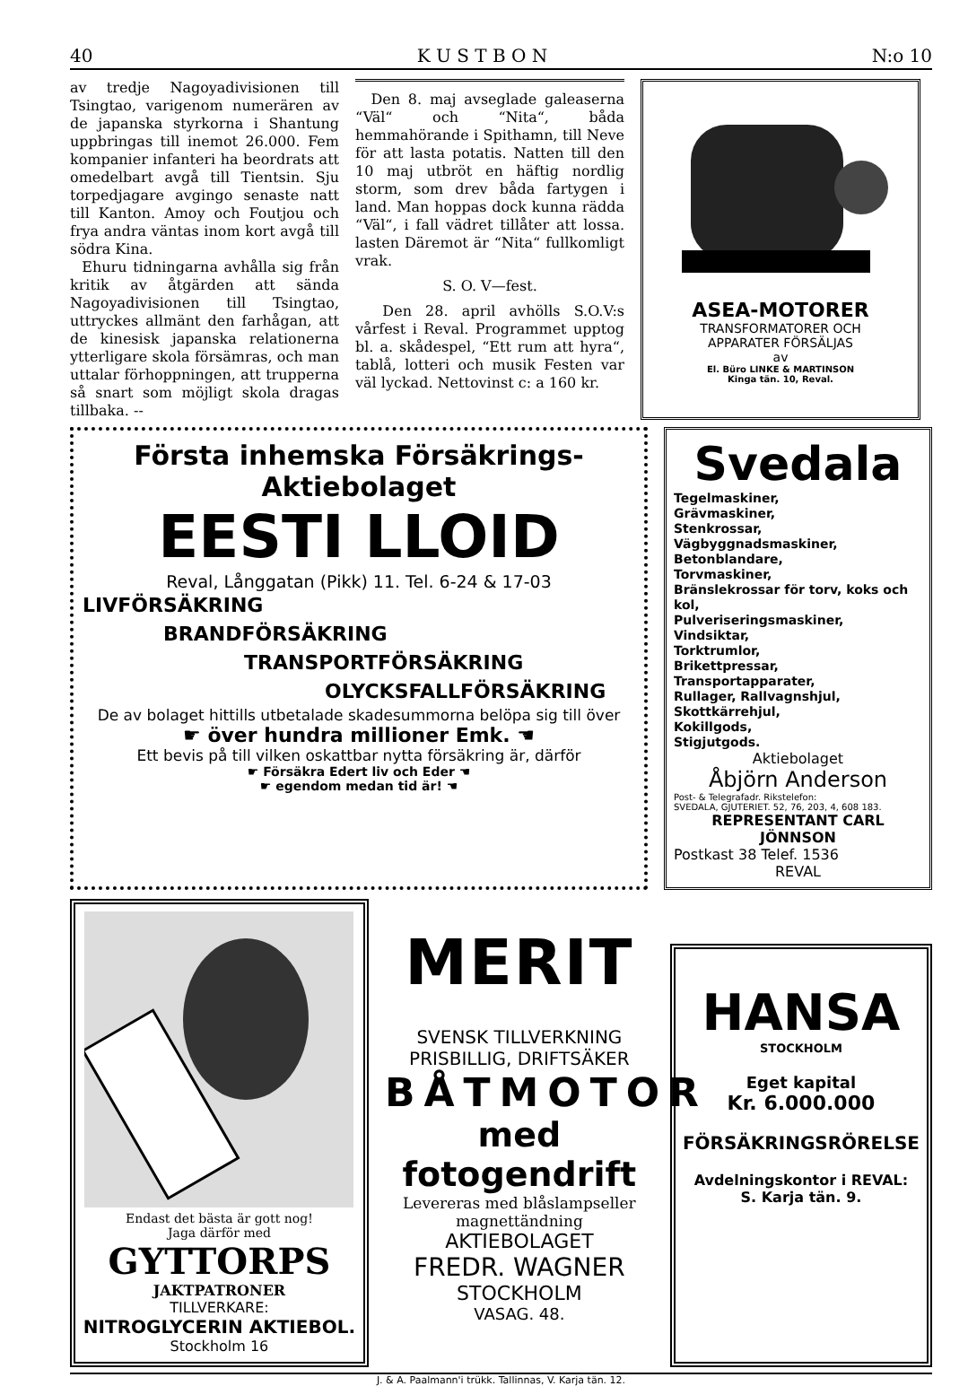40 K U S T B O N N:o 10
av tredje Nagoyadivisionen till Tsingtao, varigenom numerären av de japanska styrkorna i Shantung uppbringas till inemot 26.000. Fem kompanier infanteri ha beordrats att omedelbart avgå till Tientsin. Sju torpedjagare avgingo senaste natt till Kanton. Amoy och Foutjou och frya andra väntas inom kort avgå till södra Kina.
Ehuru tidningarna avhålla sig från kritik av åtgärden att sända Nagoyadivisionen till Tsingtao, uttryckes allmänt den farhågan, att de kinesisk japanska relationerna ytterligare skola försämras, och man uttalar förhoppningen, att trupperna så snart som möjligt skola dragas tillbaka. --
Den 8. maj avseglade galeaserna “Väl“ och “Nita“, båda hemmahörande i Spithamn, till Neve för att lasta potatis. Natten till den 10 maj utbröt en häftig nordlig storm, som drev båda fartygen i land. Man hoppas dock kunna rädda “Väl“, i fall vädret tillåter att lossa. lasten Däremot är “Nita“ fullkomligt vrak.
S. O. V—fest.
Den 28. april avhölls S.O.V:s vårfest i Reval. Programmet upptog bl. a. skådespel, “Ett rum att hyra“, tablå, lotteri och musik Festen var väl lyckad. Nettovinst c: a 160 kr.
ASEA-MOTORER
TRANSFORMATORER OCH
APPARATER FÖRSÄLJAS
av
El. Büro LINKE & MARTINSON
Kinga tän. 10, Reval.
Första inhemska Försäkrings-Aktiebolaget
EESTI LLOID
Reval, Långgatan (Pikk) 11. Tel. 6-24 & 17-03
LIVFÖRSÄKRING
BRANDFÖRSÄKRING
TRANSPORTFÖRSÄKRING
OLYCKSFALLFÖRSÄKRING
De av bolaget hittills utbetalade skadesummorna belöpa sig till över
☛ över hundra millioner Emk. ☚
Ett bevis på till vilken oskattbar nytta försäkring är, därför
☛ Försäkra Edert liv och Eder ☚
☛ egendom medan tid är! ☚
Svedala
Tegelmaskiner,
Grävmaskiner,
Stenkrossar,
Vägbyggnadsmaskiner,
Betonblandare,
Torvmaskiner,
Bränslekrossar för torv, koks och kol,
Pulveriseringsmaskiner,
Vindsiktar,
Torktrumlor,
Brikettpressar,
Transportapparater,
Rullager, Rallvagnshjul,
Skottkärrehjul,
Kokillgods,
Stigjutgods.
Aktiebolaget
Åbjörn Anderson
Post- & Telegrafadr. Rikstelefon:
SVEDALA, GJUTERIET. 52, 76, 203, 4, 608 183.
REPRESENTANT CARL JÖNNSON
Postkast 38 Telef. 1536
REVAL
Endast det bästa är gott nog!
Jaga därför med
GYTTORPS
JAKTPATRONER
TILLVERKARE:
NITROGLYCERIN AKTIEBOL.
Stockholm 16
MERIT
SVENSK TILLVERKNING
PRISBILLIG, DRIFTSÄKER
BÅTMOTOR
med fotogendrift
Levereras med blåslampseller magnettändning
AKTIEBOLAGET
FREDR. WAGNER
STOCKHOLM
VASAG. 48.
HANSA
STOCKHOLM
Eget kapital
Kr. 6.000.000
FÖRSÄKRINGSRÖRELSE
Avdelningskontor i REVAL:
S. Karja tän. 9.
J. & A. Paalmann'i trükk. Tallinnas, V. Karja tän. 12.